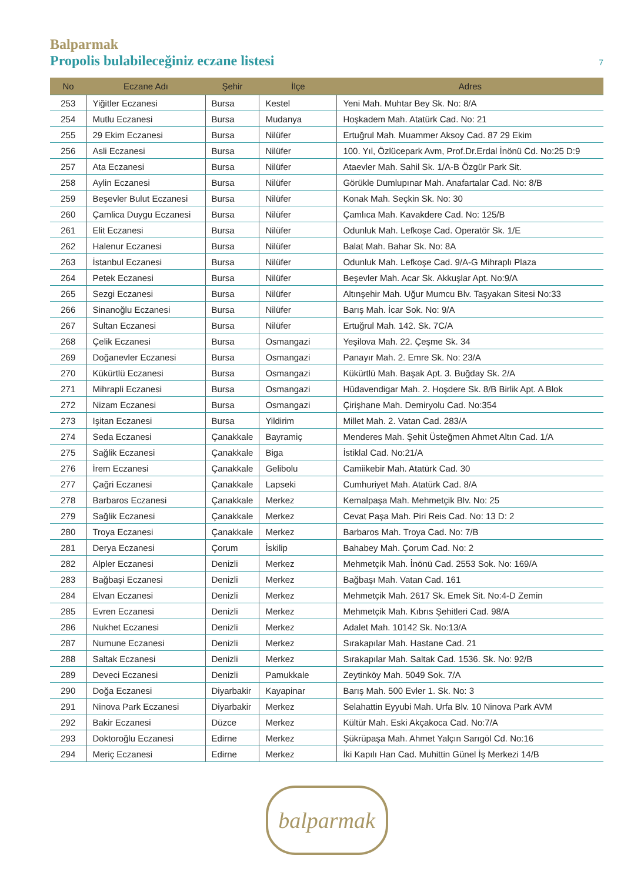Balparmak
Propolis bulabileceğiniz eczane listesi
7
| No | Eczane Adı | Şehir | İlçe | Adres |
| --- | --- | --- | --- | --- |
| 253 | Yiğitler Eczanesi | Bursa | Kestel | Yeni Mah. Muhtar Bey Sk. No: 8/A |
| 254 | Mutlu Eczanesi | Bursa | Mudanya | Hoşkadem Mah. Atatürk Cad. No: 21 |
| 255 | 29 Ekim Eczanesi | Bursa | Nilüfer | Ertuğrul Mah. Muammer Aksoy Cad. 87 29 Ekim |
| 256 | Asli Eczanesi | Bursa | Nilüfer | 100. Yıl, Özlücepark Avm, Prof.Dr.Erdal İnönü Cd. No:25 D:9 |
| 257 | Ata Eczanesi | Bursa | Nilüfer | Ataevler Mah. Sahil Sk. 1/A-B Özgür Park Sit. |
| 258 | Aylin Eczanesi | Bursa | Nilüfer | Görükle Dumlupınar Mah. Anafartalar Cad. No: 8/B |
| 259 | Beşevler Bulut Eczanesi | Bursa | Nilüfer | Konak Mah. Seçkin Sk. No: 30 |
| 260 | Çamlica Duygu Eczanesi | Bursa | Nilüfer | Çamlıca Mah. Kavakdere Cad. No: 125/B |
| 261 | Elit Eczanesi | Bursa | Nilüfer | Odunluk Mah. Lefkoşe Cad. Operatör Sk. 1/E |
| 262 | Halenur Eczanesi | Bursa | Nilüfer | Balat Mah. Bahar Sk. No: 8A |
| 263 | İstanbul Eczanesi | Bursa | Nilüfer | Odunluk Mah. Lefkoşe Cad. 9/A-G Mihraplı Plaza |
| 264 | Petek Eczanesi | Bursa | Nilüfer | Beşevler Mah. Acar Sk. Akkuşlar Apt. No:9/A |
| 265 | Sezgi Eczanesi | Bursa | Nilüfer | Altınşehir Mah. Uğur Mumcu Blv. Taşyakan Sitesi No:33 |
| 266 | Sinanoğlu Eczanesi | Bursa | Nilüfer | Barış Mah. İcar Sok. No: 9/A |
| 267 | Sultan Eczanesi | Bursa | Nilüfer | Ertuğrul Mah. 142. Sk. 7C/A |
| 268 | Çelik Eczanesi | Bursa | Osmangazi | Yeşilova Mah. 22. Çeşme Sk. 34 |
| 269 | Doğanevler Eczanesi | Bursa | Osmangazi | Panayır Mah. 2. Emre Sk. No: 23/A |
| 270 | Kükürtlü Eczanesi | Bursa | Osmangazi | Kükürtlü Mah. Başak Apt. 3. Buğday Sk. 2/A |
| 271 | Mihrapli Eczanesi | Bursa | Osmangazi | Hüdavendigar Mah. 2. Hoşdere Sk. 8/B Birlik Apt. A Blok |
| 272 | Nizam Eczanesi | Bursa | Osmangazi | Çirişhane Mah. Demiryolu Cad. No:354 |
| 273 | Işitan Eczanesi | Bursa | Yildirim | Millet Mah. 2. Vatan Cad. 283/A |
| 274 | Seda Eczanesi | Çanakkale | Bayramiç | Menderes Mah. Şehit Üsteğmen Ahmet Altın Cad. 1/A |
| 275 | Sağlik Eczanesi | Çanakkale | Biga | İstiklal Cad. No:21/A |
| 276 | İrem Eczanesi | Çanakkale | Gelibolu | Camiikebir Mah. Atatürk Cad. 30 |
| 277 | Çağri Eczanesi | Çanakkale | Lapseki | Cumhuriyet Mah. Atatürk Cad. 8/A |
| 278 | Barbaros Eczanesi | Çanakkale | Merkez | Kemalpaşa Mah. Mehmetçik Blv. No: 25 |
| 279 | Sağlik Eczanesi | Çanakkale | Merkez | Cevat Paşa Mah. Piri Reis Cad. No: 13 D: 2 |
| 280 | Troya Eczanesi | Çanakkale | Merkez | Barbaros Mah. Troya Cad. No: 7/B |
| 281 | Derya Eczanesi | Çorum | İskilip | Bahabey Mah. Çorum Cad. No: 2 |
| 282 | Alpler Eczanesi | Denizli | Merkez | Mehmetçik Mah. İnönü Cad. 2553 Sok. No: 169/A |
| 283 | Bağbaşi Eczanesi | Denizli | Merkez | Bağbaşı Mah. Vatan Cad. 161 |
| 284 | Elvan Eczanesi | Denizli | Merkez | Mehmetçik Mah. 2617 Sk. Emek Sit. No:4-D Zemin |
| 285 | Evren Eczanesi | Denizli | Merkez | Mehmetçik Mah. Kıbrıs Şehitleri Cad. 98/A |
| 286 | Nukhet Eczanesi | Denizli | Merkez | Adalet Mah. 10142 Sk. No:13/A |
| 287 | Numune Eczanesi | Denizli | Merkez | Sırakapılar Mah. Hastane Cad. 21 |
| 288 | Saltak Eczanesi | Denizli | Merkez | Sırakapılar Mah. Saltak Cad. 1536. Sk. No: 92/B |
| 289 | Deveci Eczanesi | Denizli | Pamukkale | Zeytinköy Mah. 5049 Sok. 7/A |
| 290 | Doğa Eczanesi | Diyarbakir | Kayapinar | Barış Mah. 500 Evler 1. Sk. No: 3 |
| 291 | Ninova Park Eczanesi | Diyarbakir | Merkez | Selahattin Eyyubi Mah. Urfa Blv. 10 Ninova Park AVM |
| 292 | Bakir Eczanesi | Düzce | Merkez | Kültür Mah. Eski Akçakoca Cad. No:7/A |
| 293 | Doktoroğlu Eczanesi | Edirne | Merkez | Şükrüpaşa Mah. Ahmet Yalçın Sarıgöl Cd. No:16 |
| 294 | Meriç Eczanesi | Edirne | Merkez | İki Kapılı Han Cad. Muhittin Günel İş Merkezi 14/B |
balparmak